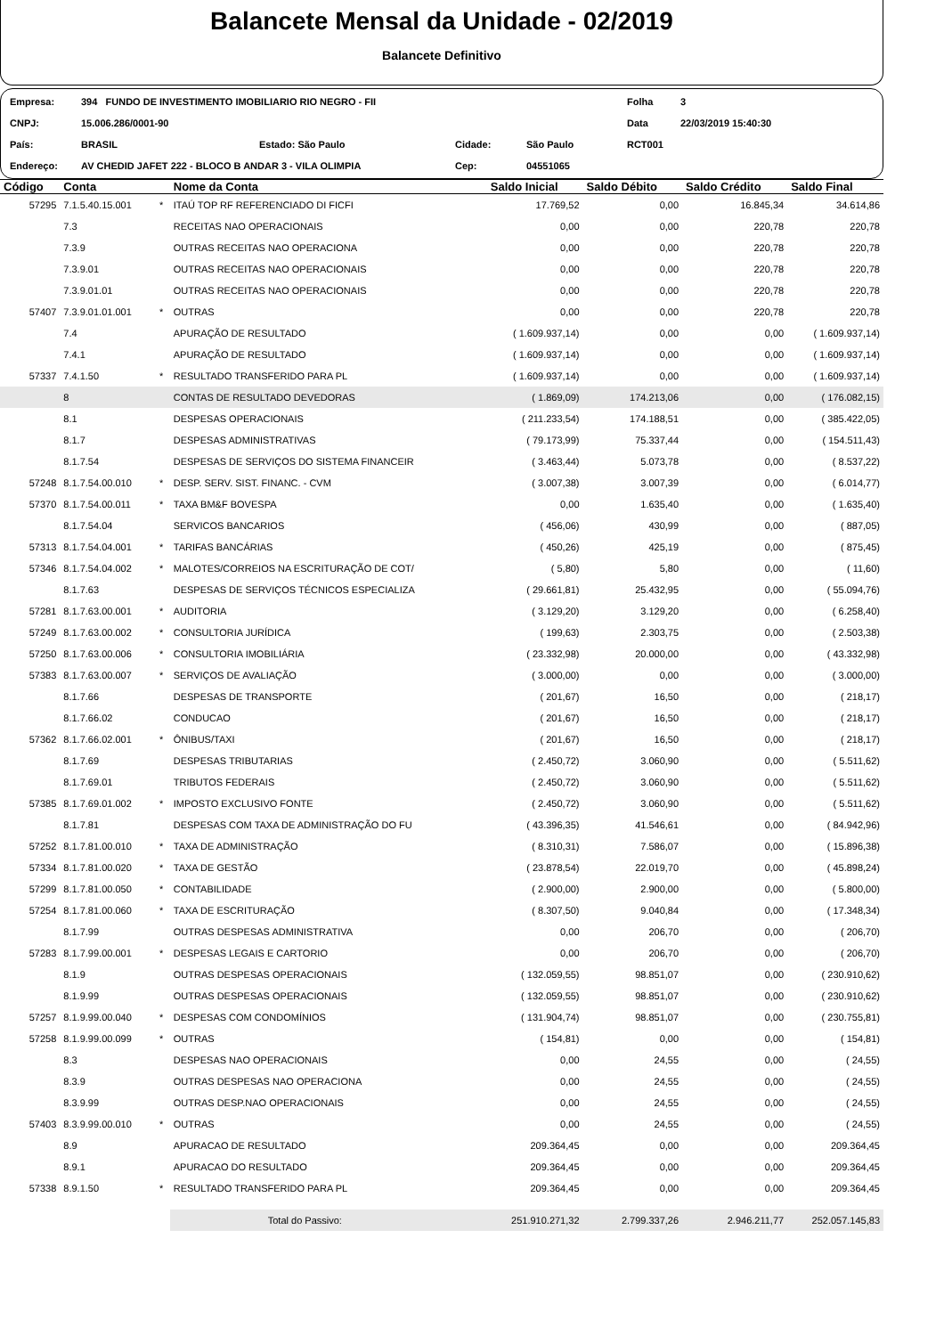Balancete Mensal da Unidade - 02/2019
Balancete Definitivo
| Empresa: | 394 FUNDO DE INVESTIMENTO IMOBILIARIO RIO NEGRO - FII | | | | | Folha | 3 |
| CNPJ: | 15.006.286/0001-90 | | | | | Data | 22/03/2019 15:40:30 |
| País: | BRASIL | Estado: São Paulo | Cidade: | São Paulo | | RCT001 | |
| Endereço: | AV CHEDID JAFET 222 - BLOCO B ANDAR 3 - VILA OLIMPIA | | Cep: | 04551065 | | | |
| Código | Conta | | Nome da Conta | Saldo Inicial | Saldo Débito | Saldo Crédito | Saldo Final |
| --- | --- | --- | --- | --- | --- | --- | --- |
| 57295 | 7.1.5.40.15.001 | * | ITAÚ TOP RF REFERENCIADO DI FICFI | 17.769,52 | 0,00 | 16.845,34 | 34.614,86 |
| | 7.3 | | RECEITAS NAO OPERACIONAIS | 0,00 | 0,00 | 220,78 | 220,78 |
| | 7.3.9 | | OUTRAS RECEITAS NAO OPERACIONA | 0,00 | 0,00 | 220,78 | 220,78 |
| | 7.3.9.01 | | OUTRAS RECEITAS NAO OPERACIONAIS | 0,00 | 0,00 | 220,78 | 220,78 |
| | 7.3.9.01.01 | | OUTRAS RECEITAS NAO OPERACIONAIS | 0,00 | 0,00 | 220,78 | 220,78 |
| 57407 | 7.3.9.01.01.001 | * | OUTRAS | 0,00 | 0,00 | 220,78 | 220,78 |
| | 7.4 | | APURAÇÃO DE RESULTADO | ( 1.609.937,14) | 0,00 | 0,00 | ( 1.609.937,14) |
| | 7.4.1 | | APURAÇÃO DE RESULTADO | ( 1.609.937,14) | 0,00 | 0,00 | ( 1.609.937,14) |
| 57337 | 7.4.1.50 | * | RESULTADO TRANSFERIDO PARA PL | ( 1.609.937,14) | 0,00 | 0,00 | ( 1.609.937,14) |
| | 8 | | CONTAS DE RESULTADO DEVEDORAS | ( 1.869,09) | 174.213,06 | 0,00 | ( 176.082,15) |
| | 8.1 | | DESPESAS OPERACIONAIS | ( 211.233,54) | 174.188,51 | 0,00 | ( 385.422,05) |
| | 8.1.7 | | DESPESAS ADMINISTRATIVAS | ( 79.173,99) | 75.337,44 | 0,00 | ( 154.511,43) |
| | 8.1.7.54 | | DESPESAS DE SERVIÇOS DO SISTEMA FINANCEIR | ( 3.463,44) | 5.073,78 | 0,00 | ( 8.537,22) |
| 57248 | 8.1.7.54.00.010 | * | DESP. SERV. SIST. FINANC. - CVM | ( 3.007,38) | 3.007,39 | 0,00 | ( 6.014,77) |
| 57370 | 8.1.7.54.00.011 | * | TAXA BM&F BOVESPA | 0,00 | 1.635,40 | 0,00 | ( 1.635,40) |
| | 8.1.7.54.04 | | SERVICOS BANCARIOS | ( 456,06) | 430,99 | 0,00 | ( 887,05) |
| 57313 | 8.1.7.54.04.001 | * | TARIFAS BANCÁRIAS | ( 450,26) | 425,19 | 0,00 | ( 875,45) |
| 57346 | 8.1.7.54.04.002 | * | MALOTES/CORREIOS NA ESCRITURAÇÃO DE COT/ | ( 5,80) | 5,80 | 0,00 | ( 11,60) |
| | 8.1.7.63 | | DESPESAS DE SERVIÇOS TÉCNICOS ESPECIALIZA | ( 29.661,81) | 25.432,95 | 0,00 | ( 55.094,76) |
| 57281 | 8.1.7.63.00.001 | * | AUDITORIA | ( 3.129,20) | 3.129,20 | 0,00 | ( 6.258,40) |
| 57249 | 8.1.7.63.00.002 | * | CONSULTORIA JURÍDICA | ( 199,63) | 2.303,75 | 0,00 | ( 2.503,38) |
| 57250 | 8.1.7.63.00.006 | * | CONSULTORIA IMOBILIÁRIA | ( 23.332,98) | 20.000,00 | 0,00 | ( 43.332,98) |
| 57383 | 8.1.7.63.00.007 | * | SERVIÇOS DE AVALIAÇÃO | ( 3.000,00) | 0,00 | 0,00 | ( 3.000,00) |
| | 8.1.7.66 | | DESPESAS DE TRANSPORTE | ( 201,67) | 16,50 | 0,00 | ( 218,17) |
| | 8.1.7.66.02 | | CONDUCAO | ( 201,67) | 16,50 | 0,00 | ( 218,17) |
| 57362 | 8.1.7.66.02.001 | * | ÔNIBUS/TAXI | ( 201,67) | 16,50 | 0,00 | ( 218,17) |
| | 8.1.7.69 | | DESPESAS TRIBUTARIAS | ( 2.450,72) | 3.060,90 | 0,00 | ( 5.511,62) |
| | 8.1.7.69.01 | | TRIBUTOS FEDERAIS | ( 2.450,72) | 3.060,90 | 0,00 | ( 5.511,62) |
| 57385 | 8.1.7.69.01.002 | * | IMPOSTO EXCLUSIVO FONTE | ( 2.450,72) | 3.060,90 | 0,00 | ( 5.511,62) |
| | 8.1.7.81 | | DESPESAS COM TAXA DE ADMINISTRAÇÃO DO FU | ( 43.396,35) | 41.546,61 | 0,00 | ( 84.942,96) |
| 57252 | 8.1.7.81.00.010 | * | TAXA DE ADMINISTRAÇÃO | ( 8.310,31) | 7.586,07 | 0,00 | ( 15.896,38) |
| 57334 | 8.1.7.81.00.020 | * | TAXA DE GESTÃO | ( 23.878,54) | 22.019,70 | 0,00 | ( 45.898,24) |
| 57299 | 8.1.7.81.00.050 | * | CONTABILIDADE | ( 2.900,00) | 2.900,00 | 0,00 | ( 5.800,00) |
| 57254 | 8.1.7.81.00.060 | * | TAXA DE ESCRITURAÇÃO | ( 8.307,50) | 9.040,84 | 0,00 | ( 17.348,34) |
| | 8.1.7.99 | | OUTRAS DESPESAS ADMINISTRATIVA | 0,00 | 206,70 | 0,00 | ( 206,70) |
| 57283 | 8.1.7.99.00.001 | * | DESPESAS LEGAIS E CARTORIO | 0,00 | 206,70 | 0,00 | ( 206,70) |
| | 8.1.9 | | OUTRAS DESPESAS OPERACIONAIS | ( 132.059,55) | 98.851,07 | 0,00 | ( 230.910,62) |
| | 8.1.9.99 | | OUTRAS DESPESAS OPERACIONAIS | ( 132.059,55) | 98.851,07 | 0,00 | ( 230.910,62) |
| 57257 | 8.1.9.99.00.040 | * | DESPESAS COM CONDOMÍNIOS | ( 131.904,74) | 98.851,07 | 0,00 | ( 230.755,81) |
| 57258 | 8.1.9.99.00.099 | * | OUTRAS | ( 154,81) | 0,00 | 0,00 | ( 154,81) |
| | 8.3 | | DESPESAS NAO OPERACIONAIS | 0,00 | 24,55 | 0,00 | ( 24,55) |
| | 8.3.9 | | OUTRAS DESPESAS NAO OPERACIONA | 0,00 | 24,55 | 0,00 | ( 24,55) |
| | 8.3.9.99 | | OUTRAS DESP.NAO OPERACIONAIS | 0,00 | 24,55 | 0,00 | ( 24,55) |
| 57403 | 8.3.9.99.00.010 | * | OUTRAS | 0,00 | 24,55 | 0,00 | ( 24,55) |
| | 8.9 | | APURACAO DE RESULTADO | 209.364,45 | 0,00 | 0,00 | 209.364,45 |
| | 8.9.1 | | APURACAO DO RESULTADO | 209.364,45 | 0,00 | 0,00 | 209.364,45 |
| 57338 | 8.9.1.50 | * | RESULTADO TRANSFERIDO PARA PL | 209.364,45 | 0,00 | 0,00 | 209.364,45 |
| | | | Total do Passivo: | 251.910.271,32 | 2.799.337,26 | 2.946.211,77 | 252.057.145,83 |